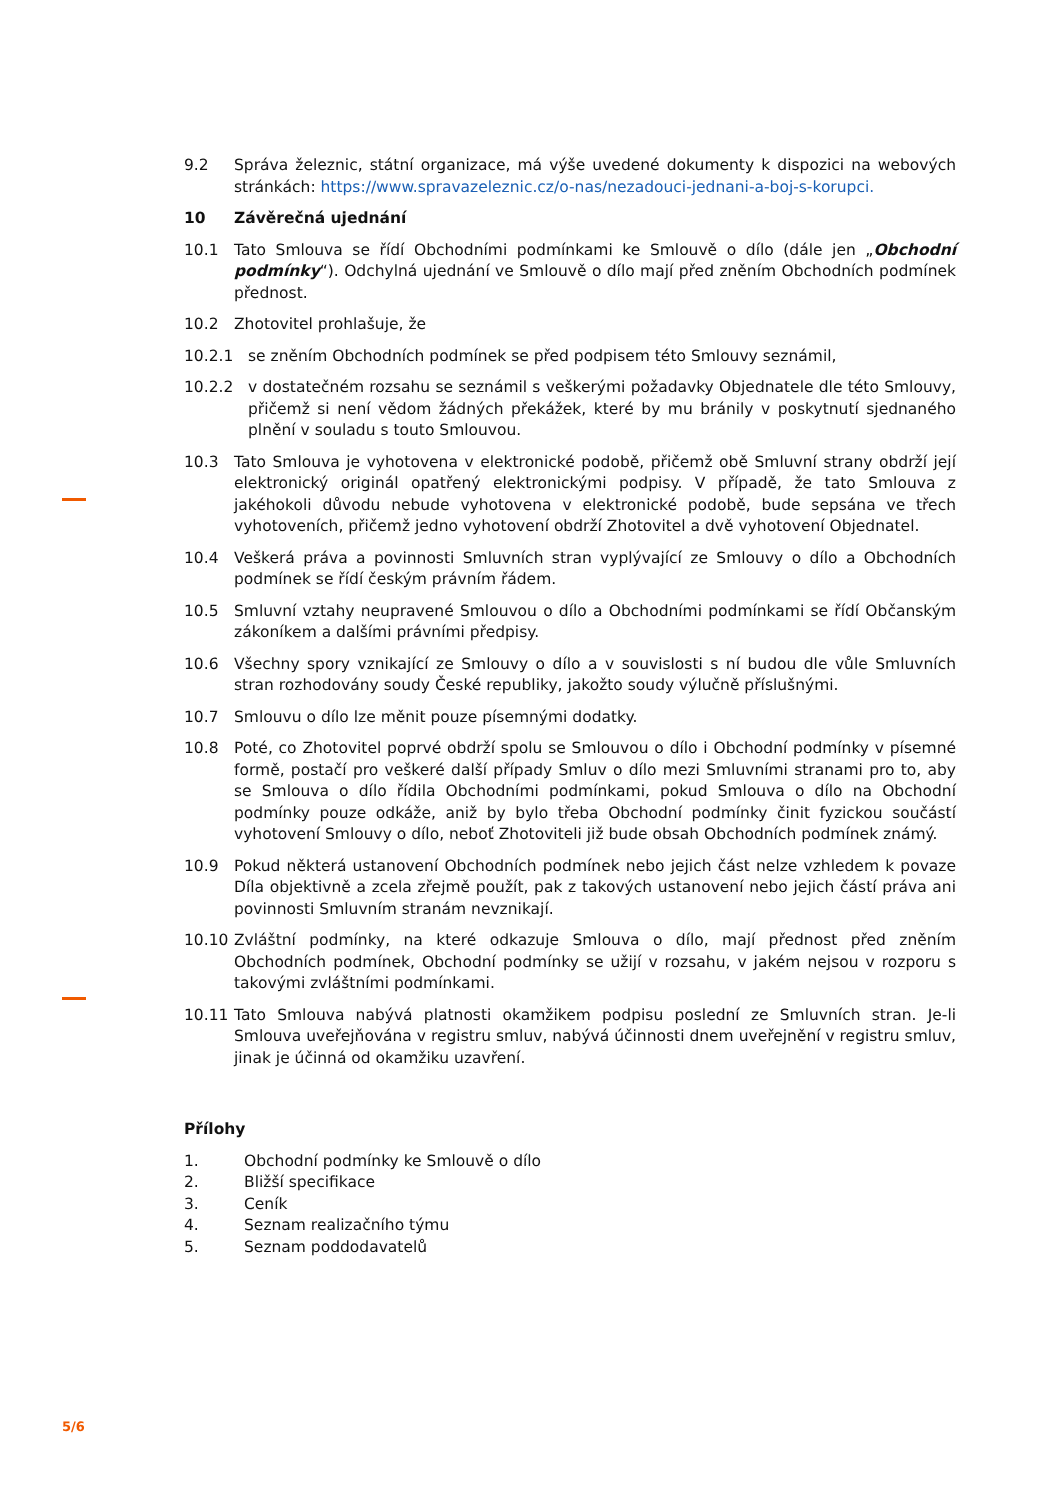9.2 Správa železnic, státní organizace, má výše uvedené dokumenty k dispozici na webových stránkách: https://www.spravazeleznic.cz/o-nas/nezadouci-jednani-a-boj-s-korupci.
10 Závěrečná ujednání
10.1 Tato Smlouva se řídí Obchodními podmínkami ke Smlouvě o dílo (dále jen „Obchodní podmínky“). Odchylná ujednání ve Smlouvě o dílo mají před zněním Obchodních podmínek přednost.
10.2 Zhotovitel prohlašuje, že
10.2.1 se zněním Obchodních podmínek se před podpisem této Smlouvy seznámil,
10.2.2 v dostatečném rozsahu se seznámil s veškerými požadavky Objednatele dle této Smlouvy, přičemž si není vědom žádných překážek, které by mu bránily v poskytnutí sjednaného plnění v souladu s touto Smlouvou.
10.3 Tato Smlouva je vyhotovena v elektronické podobě, přičemž obě Smluvní strany obdrží její elektronický originál opatřený elektronickými podpisy. V případě, že tato Smlouva z jakéhokoli důvodu nebude vyhotovena v elektronické podobě, bude sepsána ve třech vyhotoveních, přičemž jedno vyhotovení obdrží Zhotovitel a dvě vyhotovení Objednatel.
10.4 Veškerá práva a povinnosti Smluvních stran vyplývající ze Smlouvy o dílo a Obchodních podmínek se řídí českým právním řádem.
10.5 Smluvní vztahy neupravené Smlouvou o dílo a Obchodními podmínkami se řídí Občanským zákoníkem a dalšími právními předpisy.
10.6 Všechny spory vznikající ze Smlouvy o dílo a v souvislosti s ní budou dle vůle Smluvních stran rozhodovány soudy České republiky, jakožto soudy výlučně příslušnými.
10.7 Smlouvu o dílo lze měnit pouze písemnými dodatky.
10.8 Poté, co Zhotovitel poprvé obdrží spolu se Smlouvou o dílo i Obchodní podmínky v písemné formě, postačí pro veškeré další případy Smluv o dílo mezi Smluvními stranami pro to, aby se Smlouva o dílo řídila Obchodními podmínkami, pokud Smlouva o dílo na Obchodní podmínky pouze odkáže, aniž by bylo třeba Obchodní podmínky činit fyzickou součástí vyhotovení Smlouvy o dílo, neboť Zhotoviteli již bude obsah Obchodních podmínek známý.
10.9 Pokud některá ustanovení Obchodních podmínek nebo jejich část nelze vzhledem k povaze Díla objektivně a zcela zřejmě použít, pak z takových ustanovení nebo jejich částí práva ani povinnosti Smluvním stranám nevznikají.
10.10 Zvláštní podmínky, na které odkazuje Smlouva o dílo, mají přednost před zněním Obchodních podmínek, Obchodní podmínky se užijí v rozsahu, v jakém nejsou v rozporu s takovými zvláštními podmínkami.
10.11 Tato Smlouva nabývá platnosti okamžikem podpisu poslední ze Smluvních stran. Je-li Smlouva uveřejňována v registru smluv, nabývá účinnosti dnem uveřejnění v registru smluv, jinak je účinná od okamžiku uzavření.
Přílohy
1. Obchodní podmínky ke Smlouvě o dílo
2. Bližší specifikace
3. Ceník
4. Seznam realizačního týmu
5. Seznam poddodavatelů
5/6